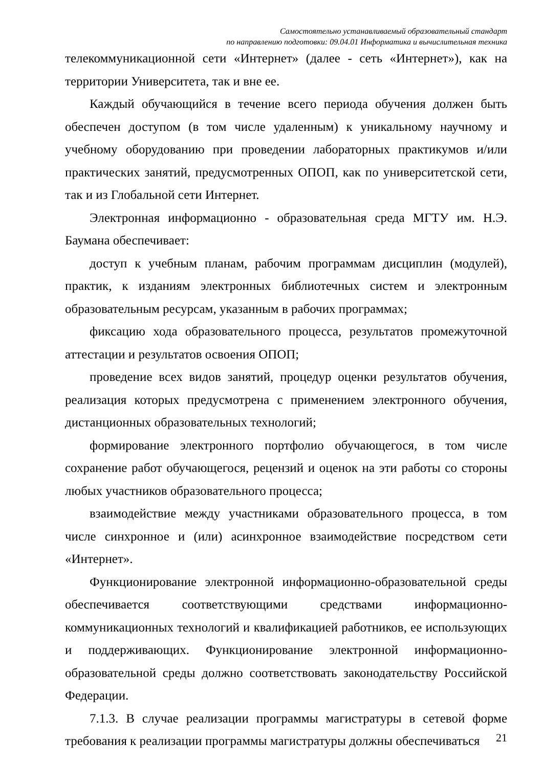Самостоятельно устанавливаемый образовательный стандарт
по направлению подготовки: 09.04.01 Информатика и вычислительная техника
телекоммуникационной сети «Интернет» (далее - сеть «Интернет»), как на территории Университета, так и вне ее.
Каждый обучающийся в течение всего периода обучения должен быть обеспечен доступом (в том числе удаленным) к уникальному научному и учебному оборудованию при проведении лабораторных практикумов и/или практических занятий, предусмотренных ОПОП, как по университетской сети, так и из Глобальной сети Интернет.
Электронная информационно - образовательная среда МГТУ им. Н.Э. Баумана обеспечивает:
доступ к учебным планам, рабочим программам дисциплин (модулей), практик, к изданиям электронных библиотечных систем и электронным образовательным ресурсам, указанным в рабочих программах;
фиксацию хода образовательного процесса, результатов промежуточной аттестации и результатов освоения ОПОП;
проведение всех видов занятий, процедур оценки результатов обучения, реализация которых предусмотрена с применением электронного обучения, дистанционных образовательных технологий;
формирование электронного портфолио обучающегося, в том числе сохранение работ обучающегося, рецензий и оценок на эти работы со стороны любых участников образовательного процесса;
взаимодействие между участниками образовательного процесса, в том числе синхронное и (или) асинхронное взаимодействие посредством сети «Интернет».
Функционирование электронной информационно-образовательной среды обеспечивается соответствующими средствами информационно-коммуникационных технологий и квалификацией работников, ее использующих и поддерживающих. Функционирование электронной информационно-образовательной среды должно соответствовать законодательству Российской Федерации.
7.1.3. В случае реализации программы магистратуры в сетевой форме требования к реализации программы магистратуры должны обеспечиваться
21